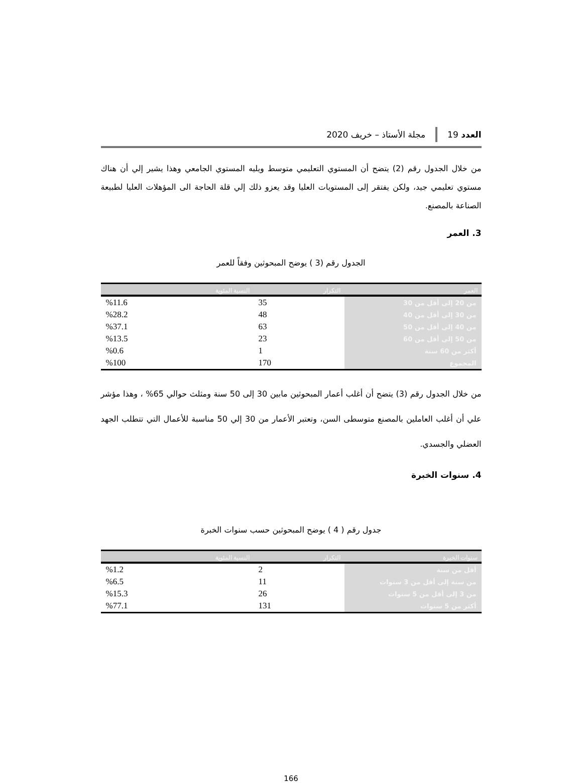العدد 19
مجلة الأستاذ – خريف 2020
من خلال الجدول رقم (2) يتضح أن المستوي التعليمي متوسط ويليه المستوي الجامعي وهذا يشير إلي أن هناك مستوي تعليمي جيد، ولكن يفتقر إلى المستويات العليا وقد يعزو ذلك إلي قلة الحاجة الى المؤهلات العليا لطبيعة الصناعة بالمصنع.
3. العمر
الجدول رقم (3 ) يوضح المبحوثين وفقاً للعمر
| العمر | التكرار | النسبة المئوية |
| --- | --- | --- |
| من 20 إلى أقل من 30 | 35 | %11.6 |
| من 30 إلى أقل من 40 | 48 | %28.2 |
| من 40 إلى أقل من 50 | 63 | %37.1 |
| من 50 إلى أقل من 60 | 23 | %13.5 |
| أكثر من 60 سنة | 1 | %0.6 |
| المجموع | 170 | %100 |
من خلال الجدول رقم (3) يتضح أن أغلب أعمار المبحوثين مابين 30 إلى 50 سنة ومثلث حوالي 65% ، وهذا مؤشر علي أن أغلب العاملين بالمصنع متوسطى السن، وتعتبر الأعمار من 30 إلي 50 مناسبة للأعمال التي تتطلب الجهد العضلي والجسدي.
4. سنوات الخبرة
جدول رقم ( 4 ) يوضح المبحوثين حسب سنوات الخبرة
| سنوات الخبرة | التكرار | النسبة المئوية |
| --- | --- | --- |
| أقل من سنة | 2 | %1.2 |
| من سنة إلى أقل من 3 سنوات | 11 | %6.5 |
| من 3 إلى أقل من 5 سنوات | 26 | %15.3 |
| أكثر من 5 سنوات | 131 | %77.1 |
166